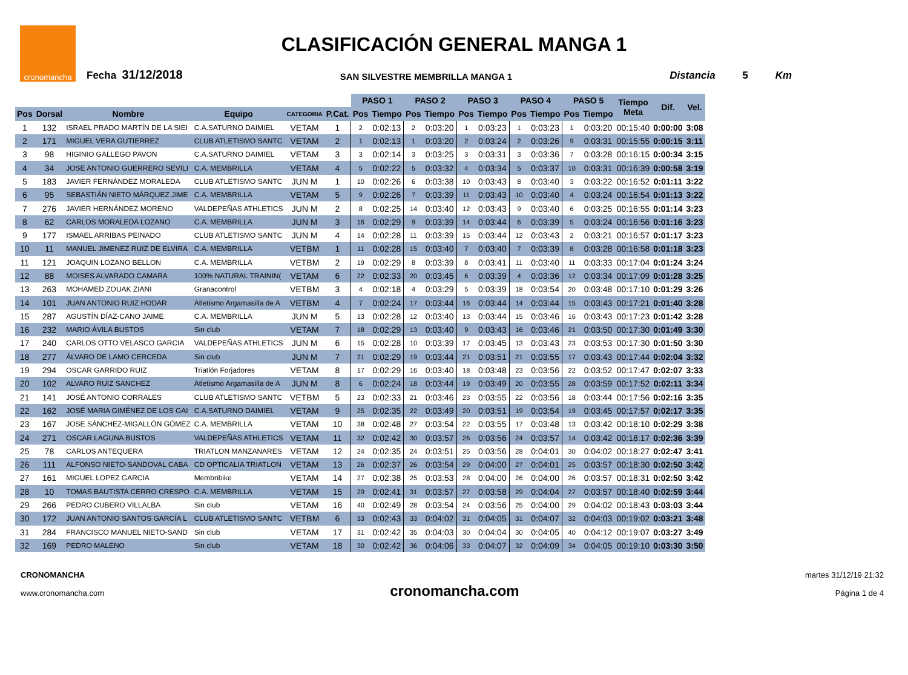CLASIFICACIÓN GENERAL MANGA 1
cronomancha
Fecha 31/12/2018
SAN SILVESTRE MEMBRILLA MANGA 1
Distancia 5 Km
| | | | | | | PASO 1 | | PASO 2 | | PASO 3 | | PASO 4 | | PASO 5 | | Tiempo Meta | Dif. | Vel. |
| --- | --- | --- | --- | --- | --- | --- | --- | --- | --- | --- | --- | --- | --- | --- | --- | --- | --- | --- |
| Pos | Dorsal | Nombre | Equipo | CATEGORIA | P.Cat. | Pos | Tiempo | Pos | Tiempo | Pos | Tiempo | Pos | Tiempo | Pos | Tiempo | | | |
| 1 | 132 | ISRAEL PRADO MARTÍN DE LA SIEI | C.A.SATURNO DAIMIEL | VETAM | 1 | 2 | 0:02:13 | 2 | 0:03:20 | 1 | 0:03:23 | 1 | 0:03:23 | 1 | 0:03:20 | 00:15:40 | 0:00:00 | 3:08 |
| 2 | 171 | MIGUEL VERA GUTIERREZ | CLUB ATLETISMO SANTC | VETAM | 2 | 1 | 0:02:13 | 1 | 0:03:20 | 2 | 0:03:24 | 2 | 0:03:26 | 9 | 0:03:31 | 00:15:55 | 0:00:15 | 3:11 |
| 3 | 98 | HIGINIO GALLEGO PAVON | C.A.SATURNO DAIMIEL | VETAM | 3 | 3 | 0:02:14 | 3 | 0:03:25 | 3 | 0:03:31 | 3 | 0:03:36 | 7 | 0:03:28 | 00:16:15 | 0:00:34 | 3:15 |
| 4 | 34 | JOSE ANTONIO GUERRERO SEVILI | C.A. MEMBRILLA | VETAM | 4 | 5 | 0:02:22 | 5 | 0:03:32 | 4 | 0:03:34 | 5 | 0:03:37 | 10 | 0:03:31 | 00:16:39 | 0:00:58 | 3:19 |
| 5 | 183 | JAVIER FERNÁNDEZ MORALEDA | CLUB ATLETISMO SANTC | JUN M | 1 | 10 | 0:02:26 | 6 | 0:03:38 | 10 | 0:03:43 | 8 | 0:03:40 | 3 | 0:03:22 | 00:16:52 | 0:01:11 | 3:22 |
| 6 | 95 | SEBASTIÁN NIETO MÁRQUEZ JIME | C.A. MEMBRILLA | VETAM | 5 | 9 | 0:02:26 | 7 | 0:03:39 | 11 | 0:03:43 | 10 | 0:03:40 | 4 | 0:03:24 | 00:16:54 | 0:01:13 | 3:22 |
| 7 | 276 | JAVIER HERNÁNDEZ MORENO | VALDEPEÑAS ATHLETICS | JUN M | 2 | 8 | 0:02:25 | 14 | 0:03:40 | 12 | 0:03:43 | 9 | 0:03:40 | 6 | 0:03:25 | 00:16:55 | 0:01:14 | 3:23 |
| 8 | 62 | CARLOS MORALEDA LOZANO | C.A. MEMBRILLA | JUN M | 3 | 16 | 0:02:29 | 9 | 0:03:39 | 14 | 0:03:44 | 6 | 0:03:39 | 5 | 0:03:24 | 00:16:56 | 0:01:16 | 3:23 |
| 9 | 177 | ISMAEL ARRIBAS PEINADO | CLUB ATLETISMO SANTC | JUN M | 4 | 14 | 0:02:28 | 11 | 0:03:39 | 15 | 0:03:44 | 12 | 0:03:43 | 2 | 0:03:21 | 00:16:57 | 0:01:17 | 3:23 |
| 10 | 11 | MANUEL JIMENEZ RUIZ DE ELVIRA | C.A. MEMBRILLA | VETBM | 1 | 11 | 0:02:28 | 15 | 0:03:40 | 7 | 0:03:40 | 7 | 0:03:39 | 8 | 0:03:28 | 00:16:58 | 0:01:18 | 3:23 |
| 11 | 121 | JOAQUIN LOZANO BELLON | C.A. MEMBRILLA | VETBM | 2 | 19 | 0:02:29 | 8 | 0:03:39 | 8 | 0:03:41 | 11 | 0:03:40 | 11 | 0:03:33 | 00:17:04 | 0:01:24 | 3:24 |
| 12 | 88 | MOISES ALVARADO CAMARA | 100% NATURAL TRAININ( | VETAM | 6 | 22 | 0:02:33 | 20 | 0:03:45 | 6 | 0:03:39 | 4 | 0:03:36 | 12 | 0:03:34 | 00:17:09 | 0:01:28 | 3:25 |
| 13 | 263 | MOHAMED ZOUAK ZIANI | Granacontrol | VETBM | 3 | 4 | 0:02:18 | 4 | 0:03:29 | 5 | 0:03:39 | 18 | 0:03:54 | 20 | 0:03:48 | 00:17:10 | 0:01:29 | 3:26 |
| 14 | 101 | JUAN ANTONIO RUIZ HODAR | Atletismo Argamasilla de A | VETBM | 4 | 7 | 0:02:24 | 17 | 0:03:44 | 16 | 0:03:44 | 14 | 0:03:44 | 15 | 0:03:43 | 00:17:21 | 0:01:40 | 3:28 |
| 15 | 287 | AGUSTÍN DÍAZ-CANO JAIME | C.A. MEMBRILLA | JUN M | 5 | 13 | 0:02:28 | 12 | 0:03:40 | 13 | 0:03:44 | 15 | 0:03:46 | 16 | 0:03:43 | 00:17:23 | 0:01:42 | 3:28 |
| 16 | 232 | MARIO ÁVILA BUSTOS | Sin club | VETAM | 7 | 18 | 0:02:29 | 13 | 0:03:40 | 9 | 0:03:43 | 16 | 0:03:46 | 21 | 0:03:50 | 00:17:30 | 0:01:49 | 3:30 |
| 17 | 240 | CARLOS OTTO VELASCO GARCIA | VALDEPEÑAS ATHLETICS | JUN M | 6 | 15 | 0:02:28 | 10 | 0:03:39 | 17 | 0:03:45 | 13 | 0:03:43 | 23 | 0:03:53 | 00:17:30 | 0:01:50 | 3:30 |
| 18 | 277 | ÁLVARO DE LAMO CERCEDA | Sin club | JUN M | 7 | 21 | 0:02:29 | 19 | 0:03:44 | 21 | 0:03:51 | 21 | 0:03:55 | 17 | 0:03:43 | 00:17:44 | 0:02:04 | 3:32 |
| 19 | 294 | OSCAR GARRIDO RUIZ | Triatlón Forjadores | VETAM | 8 | 17 | 0:02:29 | 16 | 0:03:40 | 18 | 0:03:48 | 23 | 0:03:56 | 22 | 0:03:52 | 00:17:47 | 0:02:07 | 3:33 |
| 20 | 102 | ALVARO RUIZ SANCHEZ | Atletismo Argamasilla de A | JUN M | 8 | 6 | 0:02:24 | 18 | 0:03:44 | 19 | 0:03:49 | 20 | 0:03:55 | 28 | 0:03:59 | 00:17:52 | 0:02:11 | 3:34 |
| 21 | 141 | JOSÉ ANTONIO CORRALES | CLUB ATLETISMO SANTC | VETBM | 5 | 23 | 0:02:33 | 21 | 0:03:46 | 23 | 0:03:55 | 22 | 0:03:56 | 18 | 0:03:44 | 00:17:56 | 0:02:16 | 3:35 |
| 22 | 162 | JOSÉ MARIA GIMÉNEZ DE LOS GAI | C.A.SATURNO DAIMIEL | VETAM | 9 | 25 | 0:02:35 | 22 | 0:03:49 | 20 | 0:03:51 | 19 | 0:03:54 | 19 | 0:03:45 | 00:17:57 | 0:02:17 | 3:35 |
| 23 | 167 | JOSE SÁNCHEZ-MIGALLÓN GÓMEZ | C.A. MEMBRILLA | VETAM | 10 | 38 | 0:02:48 | 27 | 0:03:54 | 22 | 0:03:55 | 17 | 0:03:48 | 13 | 0:03:42 | 00:18:10 | 0:02:29 | 3:38 |
| 24 | 271 | OSCAR LAGUNA BUSTOS | VALDEPEÑAS ATHLETICS | VETAM | 11 | 32 | 0:02:42 | 30 | 0:03:57 | 26 | 0:03:56 | 24 | 0:03:57 | 14 | 0:03:42 | 00:18:17 | 0:02:36 | 3:39 |
| 25 | 78 | CARLOS ANTEQUERA | TRIATLON MANZANARES | VETAM | 12 | 24 | 0:02:35 | 24 | 0:03:51 | 25 | 0:03:56 | 28 | 0:04:01 | 30 | 0:04:02 | 00:18:27 | 0:02:47 | 3:41 |
| 26 | 111 | ALFONSO NIETO-SANDOVAL CABA | CD OPTICALIA TRIATLON | VETAM | 13 | 26 | 0:02:37 | 26 | 0:03:54 | 29 | 0:04:00 | 27 | 0:04:01 | 25 | 0:03:57 | 00:18:30 | 0:02:50 | 3:42 |
| 27 | 161 | MIGUEL LOPEZ GARCIA | Membribike | VETAM | 14 | 27 | 0:02:38 | 25 | 0:03:53 | 28 | 0:04:00 | 26 | 0:04:00 | 26 | 0:03:57 | 00:18:31 | 0:02:50 | 3:42 |
| 28 | 10 | TOMAS BAUTISTA CERRO CRESPO | C.A. MEMBRILLA | VETAM | 15 | 29 | 0:02:41 | 31 | 0:03:57 | 27 | 0:03:58 | 29 | 0:04:04 | 27 | 0:03:57 | 00:18:40 | 0:02:59 | 3:44 |
| 29 | 266 | PEDRO CUBERO VILLALBA | Sin club | VETAM | 16 | 40 | 0:02:49 | 28 | 0:03:54 | 24 | 0:03:56 | 25 | 0:04:00 | 29 | 0:04:02 | 00:18:43 | 0:03:03 | 3:44 |
| 30 | 172 | JUAN ANTONIO SANTOS GARCÍA L | CLUB ATLETISMO SANTC | VETBM | 6 | 33 | 0:02:43 | 33 | 0:04:02 | 31 | 0:04:05 | 31 | 0:04:07 | 32 | 0:04:03 | 00:19:02 | 0:03:21 | 3:48 |
| 31 | 284 | FRANCISCO MANUEL NIETO-SAND | Sin club | VETAM | 17 | 31 | 0:02:42 | 35 | 0:04:03 | 30 | 0:04:04 | 30 | 0:04:05 | 40 | 0:04:12 | 00:19:07 | 0:03:27 | 3:49 |
| 32 | 169 | PEDRO MALENO | Sin club | VETAM | 18 | 30 | 0:02:42 | 36 | 0:04:06 | 33 | 0:04:07 | 32 | 0:04:09 | 34 | 0:04:05 | 00:19:10 | 0:03:30 | 3:50 |
CRONOMANCHA
www.cronomancha.com
cronomancha.com
martes 31/12/19 21:32
Página 1 de 4